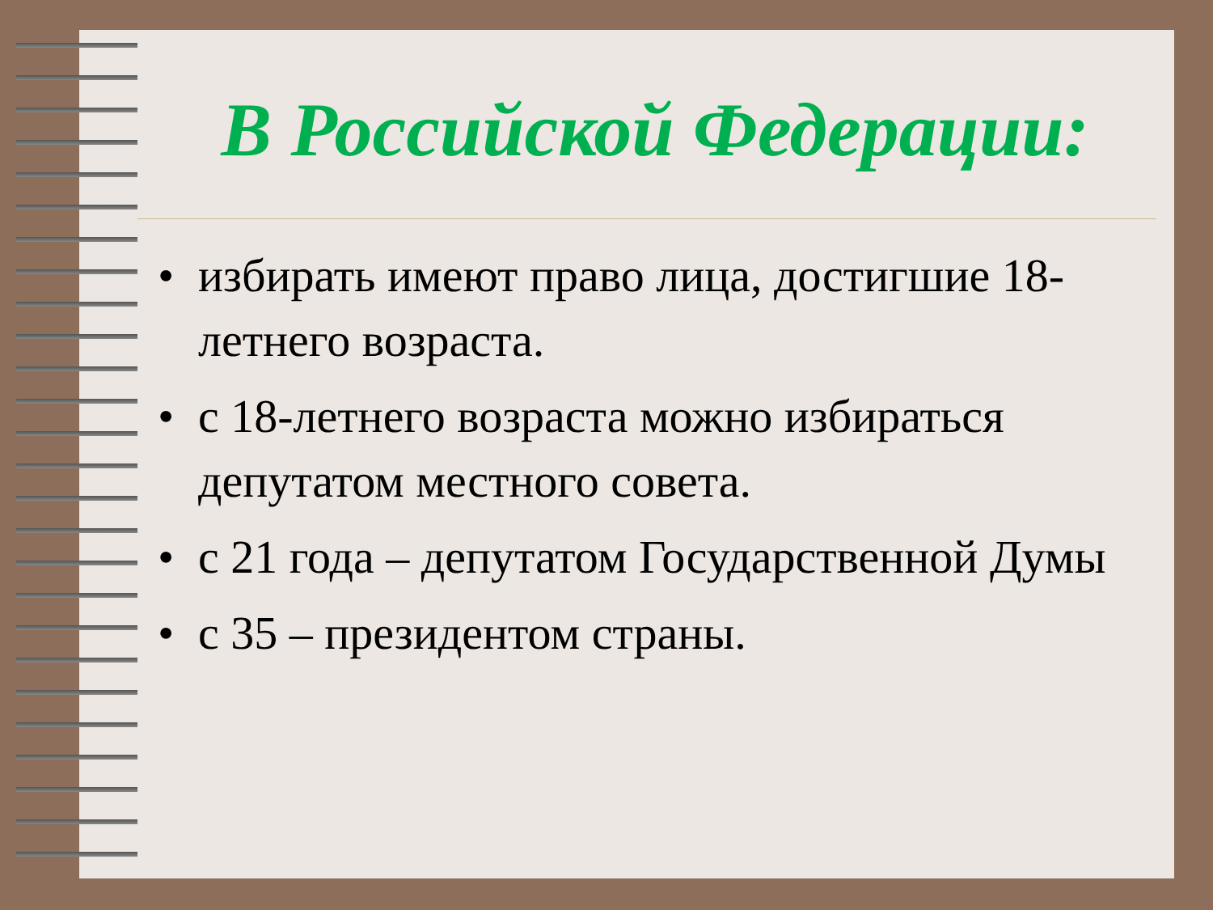В Российской Федерации:
• избирать имеют право лица, достигшие 18-летнего возраста.
• с 18-летнего возраста можно избираться депутатом местного совета.
• с 21 года – депутатом Государственной Думы
• с 35 – президентом страны.